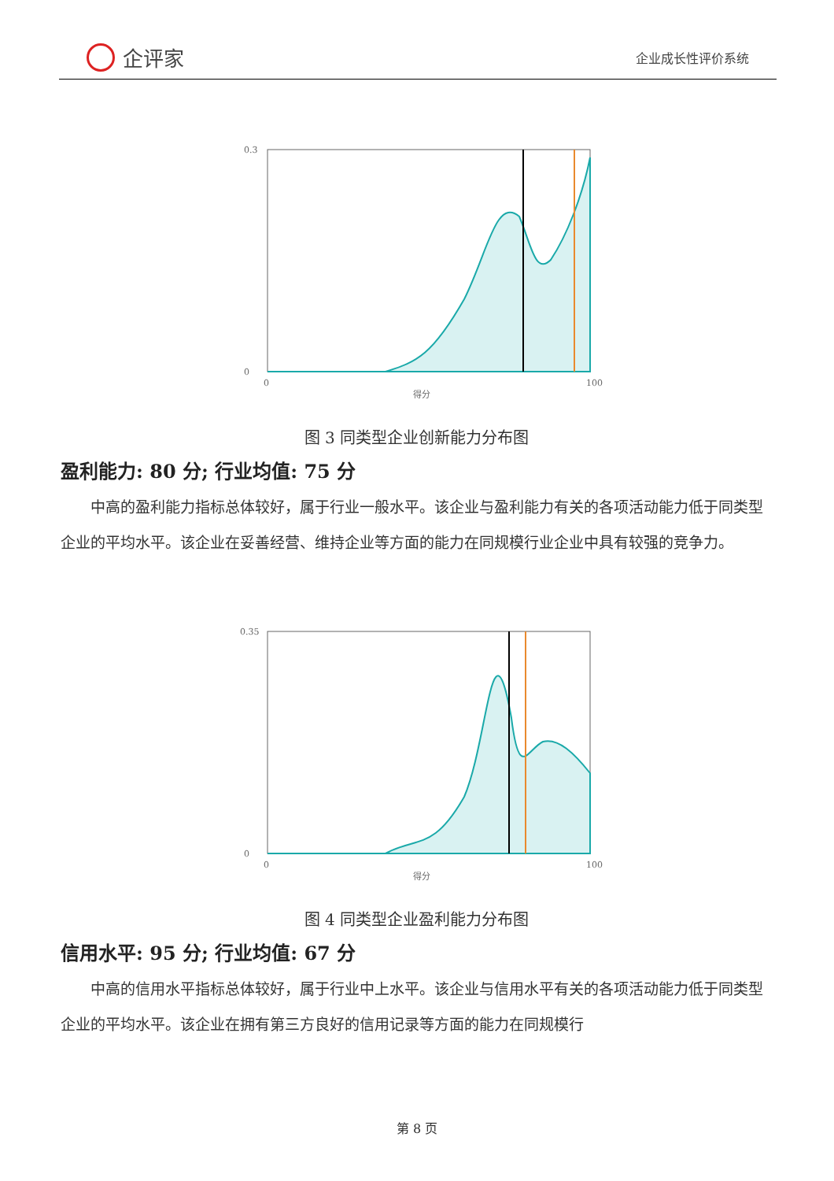企评家
企业成长性评价系统
0.3
0
0
100
得分
图 3 同类型企业创新能力分布图
盈利能力: 80 分; 行业均值: 75 分
中高的盈利能力指标总体较好，属于行业一般水平。该企业与盈利能力有关的各项活动能力低于同类型企业的平均水平。该企业在妥善经营、维持企业等方面的能力在同规模行业企业中具有较强的竞争力。
0.35
0
0
100
得分
图 4 同类型企业盈利能力分布图
信用水平: 95 分; 行业均值: 67 分
中高的信用水平指标总体较好，属于行业中上水平。该企业与信用水平有关的各项活动能力低于同类型企业的平均水平。该企业在拥有第三方良好的信用记录等方面的能力在同规模行
第 8 页